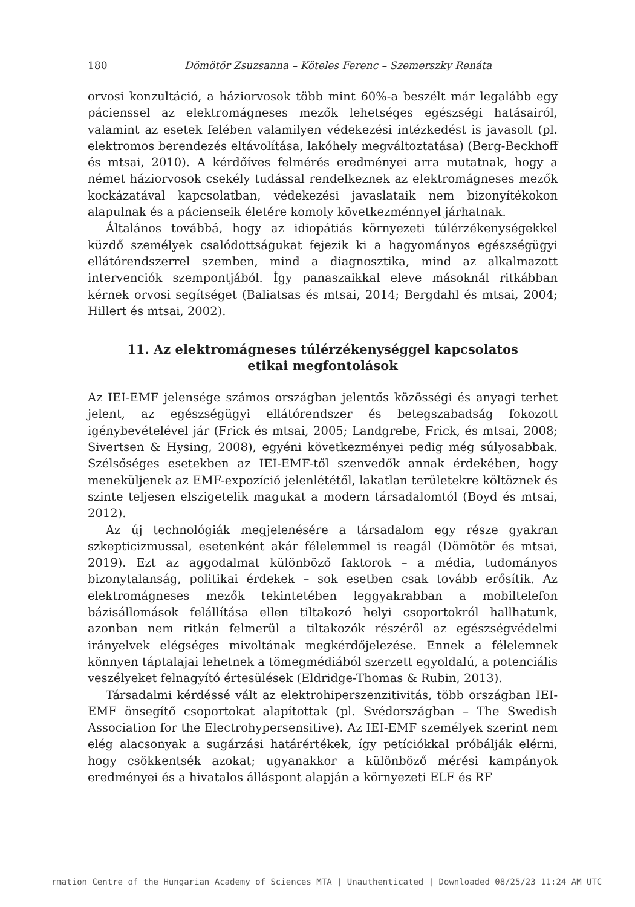180 Dömötör Zsuzsanna – Köteles Ferenc – Szemerszky Renáta
orvosi konzultáció, a háziorvosok több mint 60%-a beszélt már legalább egy pácienssel az elektromágneses mezők lehetséges egészségi hatásairól, valamint az esetek felében valamilyen védekezési intézkedést is javasolt (pl. elektromos berendezés eltávolítása, lakóhely megváltoztatása) (Berg-Beckhoff és mtsai, 2010). A kérdőíves felmérés eredményei arra mutatnak, hogy a német háziorvosok csekély tudással rendelkeznek az elektromágneses mezők kockázatával kapcsolatban, védekezési javaslataik nem bizonyítékokon alapulnak és a pácienseik életére komoly következménnyel járhatnak.
Általános továbbá, hogy az idiopátiás környezeti túlérzékenységekkel küzdő személyek csalódottságukat fejezik ki a hagyományos egészségügyi ellátórendszerrel szemben, mind a diagnosztika, mind az alkalmazott intervenciók szempontjából. Így panaszaikkal eleve másoknál ritkábban kérnek orvosi segítséget (Baliatsas és mtsai, 2014; Bergdahl és mtsai, 2004; Hillert és mtsai, 2002).
11. Az elektromágneses túlérzékenységgel kapcsolatos
etikai megfontolások
Az IEI-EMF jelensége számos országban jelentős közösségi és anyagi terhet jelent, az egészségügyi ellátórendszer és betegszabadság fokozott igénybevételével jár (Frick és mtsai, 2005; Landgrebe, Frick, és mtsai, 2008; Sivertsen & Hysing, 2008), egyéni következményei pedig még súlyosabbak. Szélsőséges esetekben az IEI-EMF-től szenvedők annak érdekében, hogy meneküljenek az EMF-expozíció jelenlététől, lakatlan területekre költöznek és szinte teljesen elszigetelik magukat a modern társadalomtól (Boyd és mtsai, 2012).
Az új technológiák megjelenésére a társadalom egy része gyakran szkepticizmussal, esetenként akár félelemmel is reagál (Dömötör és mtsai, 2019). Ezt az aggodalmat különböző faktorok – a média, tudományos bizonytalanság, politikai érdekek – sok esetben csak tovább erősítik. Az elektromágneses mezők tekintetében leggyakrabban a mobiltelefon bázisállomások felállítása ellen tiltakozó helyi csoportokról hallhatunk, azonban nem ritkán felmerül a tiltakozók részéről az egészségvédelmi irányelvek elégséges mivoltának megkérdőjelezése. Ennek a félelemnek könnyen táptalajai lehetnek a tömegmédiából szerzett egyoldalú, a potenciális veszélyeket felnagyító értesülések (Eldridge-Thomas & Rubin, 2013).
Társadalmi kérdéssé vált az elektrohiperszenzitivitás, több országban IEI-EMF önsegítő csoportokat alapítottak (pl. Svédországban – The Swedish Association for the Electrohypersensitive). Az IEI-EMF személyek szerint nem elég alacsonyak a sugárzási határértékek, így petíciókkal próbálják elérni, hogy csökkentsék azokat; ugyanakkor a különböző mérési kampányok eredményei és a hivatalos álláspont alapján a környezeti ELF és RF
rmation Centre of the Hungarian Academy of Sciences MTA | Unauthenticated | Downloaded 08/25/23 11:24 AM UTC